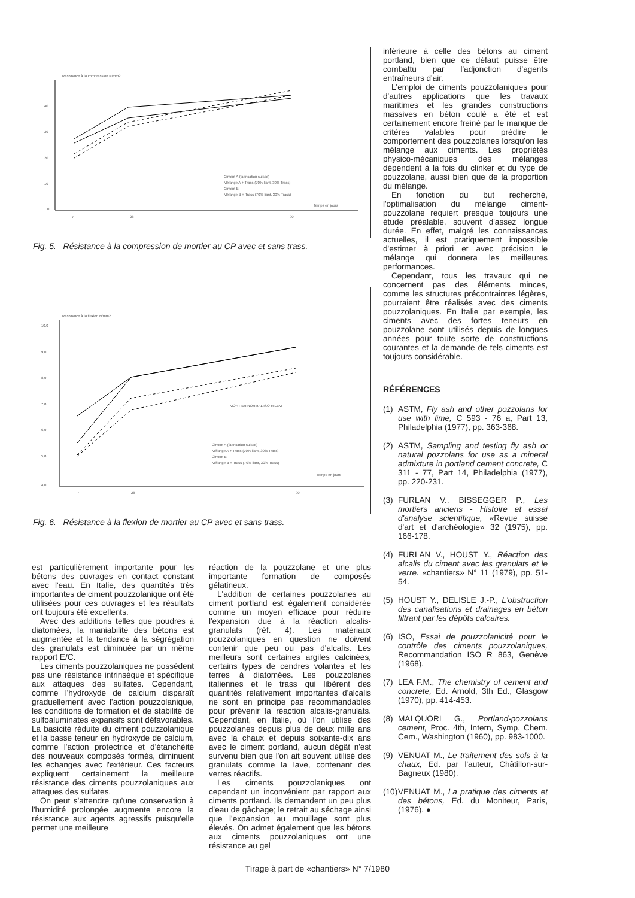Résistance à la compression N/mm2
40
30
20
10
0
7
28
90
Temps en jours
Ciment A (fabrication suisse)
Mélange A + Trass (70% liant, 30% Trass)
Ciment B
Mélange B + Trass (70% liant, 30% Trass)
Fig. 5. Résistance à la compression de mortier au CP avec et sans trass.
Résistance à la flexion N/mm2
10,0
9,0
8,0
7,0
6,0
5,0
4,0
7
28
90
Temps en jours
MORTIER NORMAL ISO-RILEM
Ciment A (fabrication suisse)
Mélange A + Trass (70% liant, 30% Trass)
Ciment B
Mélange B + Trass (70% liant, 30% Trass)
Fig. 6. Résistance à la flexion de mortier au CP avec et sans trass.
est particulièrement importante pour les bétons des ouvrages en contact constant avec l'eau. En Italie, des quantités très importantes de ciment pouzzolanique ont été utilisées pour ces ouvrages et les résultats ont toujours été excellents.
Avec des additions telles que poudres à diatomées, la maniabilité des bétons est augmentée et la tendance à la ségrégation des granulats est diminuée par un même rapport E/C.
Les ciments pouzzolaniques ne possèdent pas une résistance intrinsèque et spécifique aux attaques des sulfates. Cependant, comme l'hydroxyde de calcium disparaît graduellement avec l'action pouzzolanique, les conditions de formation et de stabilité de sulfoaluminates expansifs sont défavorables. La basicité réduite du ciment pouzzolanique et la basse teneur en hydroxyde de calcium, comme l'action protectrice et d'étanchéité des nouveaux composés formés, diminuent les échanges avec l'extérieur. Ces facteurs expliquent certainement la meilleure résistance des ciments pouzzolaniques aux attaques des sulfates.
On peut s'attendre qu'une conservation à l'humidité prolongée augmente encore la résistance aux agents agressifs puisqu'elle permet une meilleure
réaction de la pouzzolane et une plus importante formation de composés gélatineux.
L'addition de certaines pouzzolanes au ciment portland est également considérée comme un moyen efficace pour réduire l'expansion due à la réaction alcalis-granulats (réf. 4). Les matériaux pouzzolaniques en question ne doivent contenir que peu ou pas d'alcalis. Les meilleurs sont certaines argiles calcinées, certains types de cendres volantes et les terres à diatomées. Les pouzzolanes italiennes et le trass qui libèrent des quantités relativement importantes d'alcalis ne sont en principe pas recommandables pour prévenir la réaction alcalis-granulats. Cependant, en Italie, où l'on utilise des pouzzolanes depuis plus de deux mille ans avec la chaux et depuis soixante-dix ans avec le ciment portland, aucun dégât n'est survenu bien que l'on ait souvent utilisé des granulats comme la lave, contenant des verres réactifs.
Les ciments pouzzolaniques ont cependant un inconvénient par rapport aux ciments portland. Ils demandent un peu plus d'eau de gâchage; le retrait au séchage ainsi que l'expansion au mouillage sont plus élevés. On admet également que les bétons aux ciments pouzzolaniques ont une résistance au gel
inférieure à celle des bétons au ciment portland, bien que ce défaut puisse être combattu par l'adjonction d'agents entraîneurs d'air.
L'emploi de ciments pouzzolaniques pour d'autres applications que les travaux maritimes et les grandes constructions massives en béton coulé a été et est certainement encore freiné par le manque de critères valables pour prédire le comportement des pouzzolanes lorsqu'on les mélange aux ciments. Les propriétés physico-mécaniques des mélanges dépendent à la fois du clinker et du type de pouzzolane, aussi bien que de la proportion du mélange.
En fonction du but recherché, l'optimalisation du mélange ciment-pouzzolane requiert presque toujours une étude préalable, souvent d'assez longue durée. En effet, malgré les connaissances actuelles, il est pratiquement impossible d'estimer à priori et avec précision le mélange qui donnera les meilleures performances.
Cependant, tous les travaux qui ne concernent pas des éléments minces, comme les structures précontraintes légères, pourraient être réalisés avec des ciments pouzzolaniques. En Italie par exemple, les ciments avec des fortes teneurs en pouzzolane sont utilisés depuis de longues années pour toute sorte de constructions courantes et la demande de tels ciments est toujours considérable.
RÉFÉRENCES
(1) ASTM, Fly ash and other pozzolans for use with lime, C 593 - 76 a, Part 13, Philadelphia (1977), pp. 363-368.
(2) ASTM, Sampling and testing fly ash or natural pozzolans for use as a mineral admixture in portland cement concrete, C 311 - 77, Part 14, Philadelphia (1977), pp. 220-231.
(3) FURLAN V., BISSEGGER P., Les mortiers anciens - Histoire et essai d'analyse scientifique, «Revue suisse d'art et d'archéologie» 32 (1975), pp. 166-178.
(4) FURLAN V., HOUST Y., Réaction des alcalis du ciment avec les granulats et le verre. «chantiers» N° 11 (1979), pp. 51-54.
(5) HOUST Y., DELISLE J.-P., L'obstruction des canalisations et drainages en béton filtrant par les dépôts calcaires.
(6) ISO, Essai de pouzzolanicité pour le contrôle des ciments pouzzolaniques, Recommandation ISO R 863, Genève (1968).
(7) LEA F.M., The chemistry of cement and concrete, Ed. Arnold, 3th Ed., Glasgow (1970), pp. 414-453.
(8) MALQUORI G., Portland-pozzolans cement, Proc. 4th, Intern, Symp. Chem. Cem., Washington (1960), pp. 983-1000.
(9) VENUAT M., Le traitement des sols à la chaux, Ed. par l'auteur, Châtillon-sur-Bagneux (1980).
(10) VENUAT M., La pratique des ciments et des bétons, Ed. du Moniteur, Paris, (1976). ●
Tirage à part de «chantiers» N° 7/1980